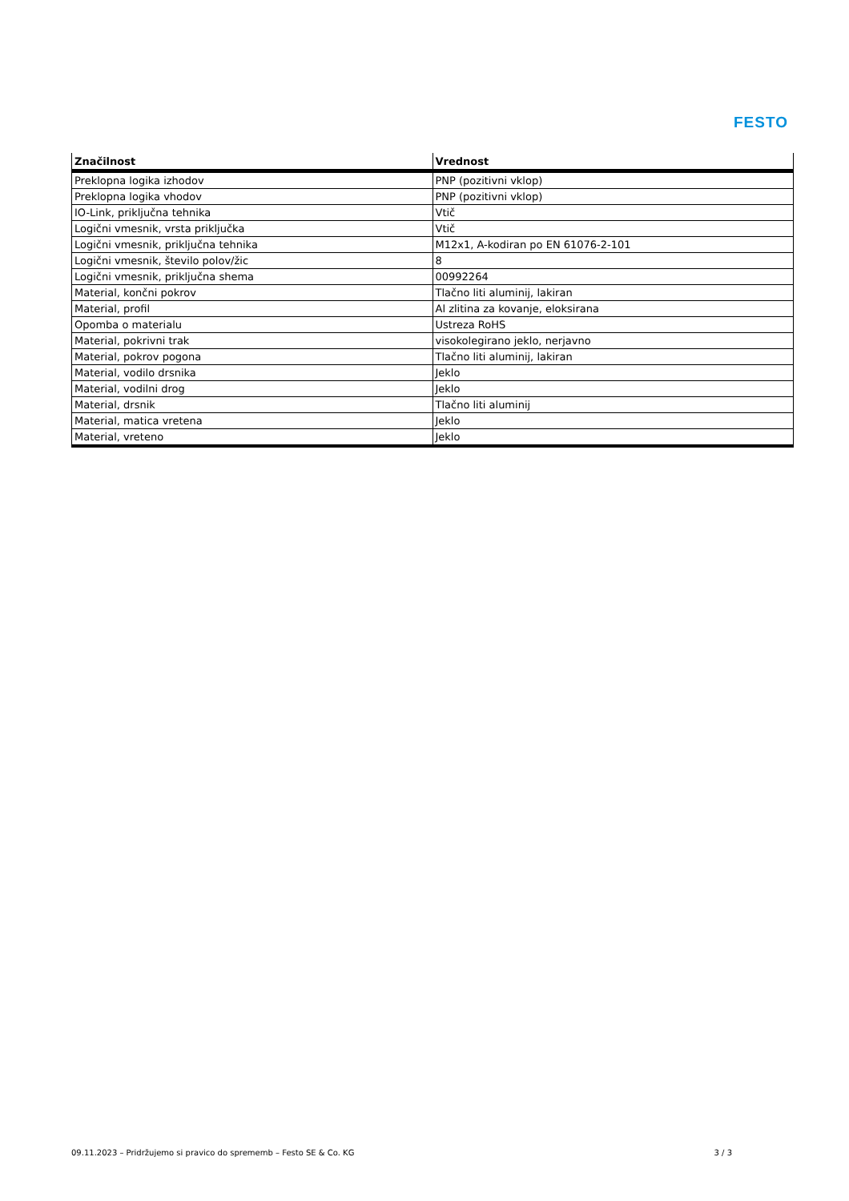FESTO
| Značilnost | Vrednost |
| --- | --- |
| Preklopna logika izhodov | PNP (pozitivni vklop) |
| Preklopna logika vhodov | PNP (pozitivni vklop) |
| IO-Link, priključna tehnika | Vtič |
| Logični vmesnik, vrsta priključka | Vtič |
| Logični vmesnik, priključna tehnika | M12x1, A-kodiran po EN 61076-2-101 |
| Logični vmesnik, število polov/žic | 8 |
| Logični vmesnik, priključna shema | 00992264 |
| Material, končni pokrov | Tlačno liti aluminij, lakiran |
| Material, profil | Al zlitina za kovanje, eloksirana |
| Opomba o materialu | Ustreza RoHS |
| Material, pokrivni trak | visokolegirano jeklo, nerjavno |
| Material, pokrov pogona | Tlačno liti aluminij, lakiran |
| Material, vodilo drsnika | Jeklo |
| Material, vodilni drog | Jeklo |
| Material, drsnik | Tlačno liti aluminij |
| Material, matica vretena | Jeklo |
| Material, vreteno | Jeklo |
09.11.2023 – Pridržujemo si pravico do sprememb – Festo SE & Co. KG 3 / 3